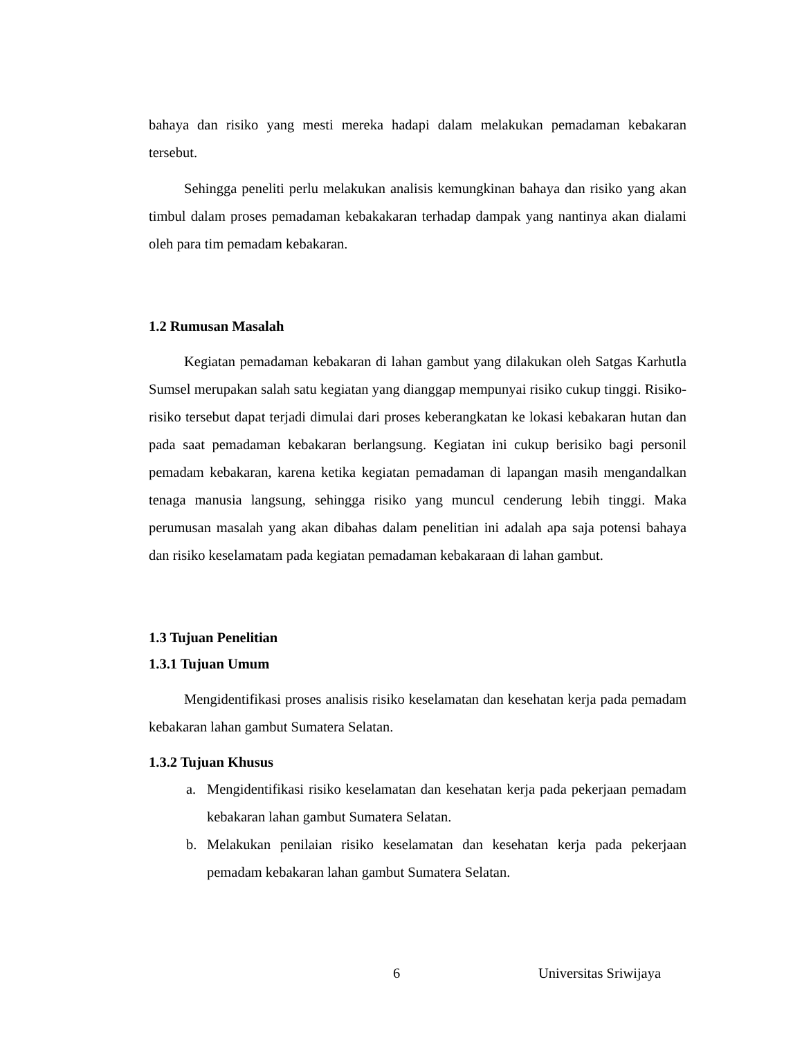bahaya dan risiko yang mesti mereka hadapi dalam melakukan pemadaman kebakaran tersebut.
Sehingga peneliti perlu melakukan analisis kemungkinan bahaya dan risiko yang akan timbul dalam proses pemadaman kebakakaran terhadap dampak yang nantinya akan dialami oleh para tim pemadam kebakaran.
1.2 Rumusan Masalah
Kegiatan pemadaman kebakaran di lahan gambut yang dilakukan oleh Satgas Karhutla Sumsel merupakan salah satu kegiatan yang dianggap mempunyai risiko cukup tinggi. Risiko-risiko tersebut dapat terjadi dimulai dari proses keberangkatan ke lokasi kebakaran hutan dan pada saat pemadaman kebakaran berlangsung. Kegiatan ini cukup berisiko bagi personil pemadam kebakaran, karena ketika kegiatan pemadaman di lapangan masih mengandalkan tenaga manusia langsung, sehingga risiko yang muncul cenderung lebih tinggi. Maka perumusan masalah yang akan dibahas dalam penelitian ini adalah apa saja potensi bahaya dan risiko keselamatam pada kegiatan pemadaman kebakaraan di lahan gambut.
1.3 Tujuan Penelitian
1.3.1 Tujuan Umum
Mengidentifikasi proses analisis risiko keselamatan dan kesehatan kerja pada pemadam kebakaran lahan gambut Sumatera Selatan.
1.3.2 Tujuan Khusus
a. Mengidentifikasi risiko keselamatan dan kesehatan kerja pada pekerjaan pemadam kebakaran lahan gambut Sumatera Selatan.
b. Melakukan penilaian risiko keselamatan dan kesehatan kerja pada pekerjaan pemadam kebakaran lahan gambut Sumatera Selatan.
6 Universitas Sriwijaya